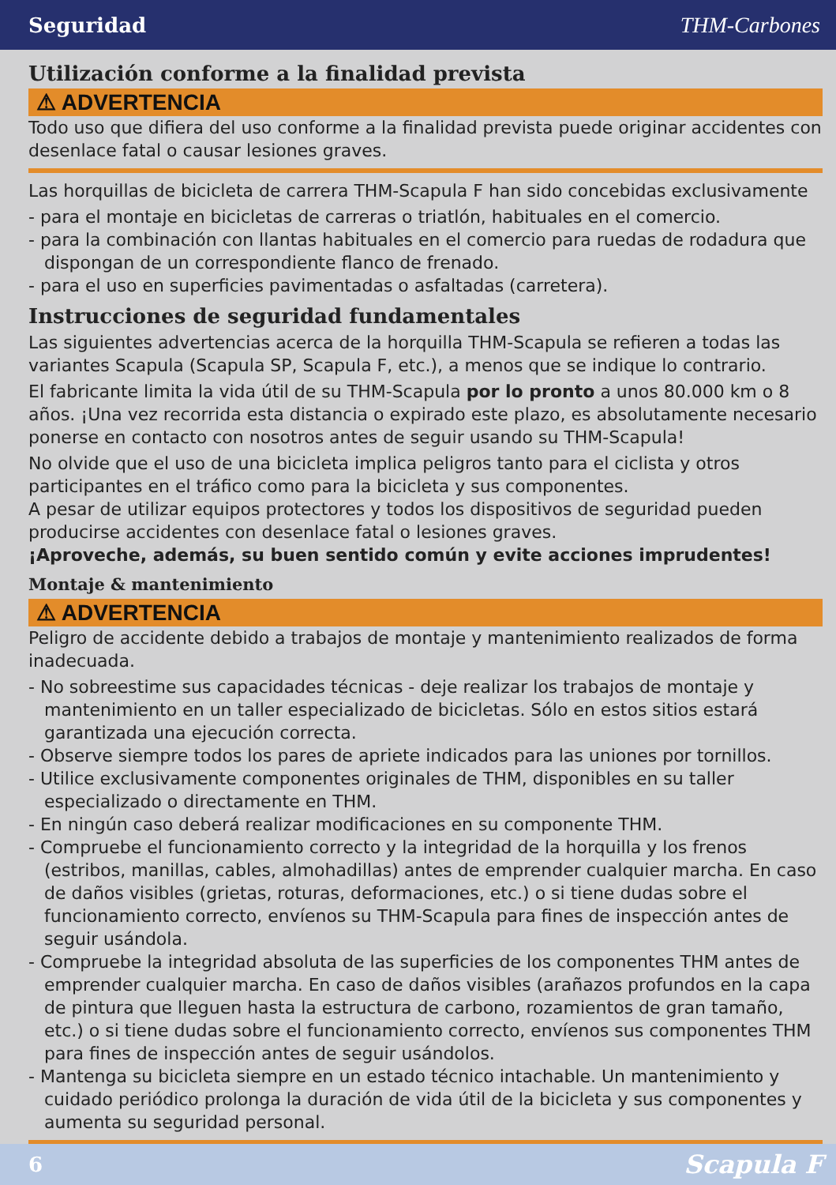Seguridad THM-Carbones
Utilización conforme a la finalidad prevista
⚠ ADVERTENCIA
Todo uso que difiera del uso conforme a la finalidad prevista puede originar accidentes con desenlace fatal o causar lesiones graves.
Las horquillas de bicicleta de carrera THM-Scapula F han sido concebidas exclusivamente
- para el montaje en bicicletas de carreras o triatlón, habituales en el comercio.
- para la combinación con llantas habituales en el comercio para ruedas de rodadura que dispongan de un correspondiente flanco de frenado.
- para el uso en superficies pavimentadas o asfaltadas (carretera).
Instrucciones de seguridad fundamentales
Las siguientes advertencias acerca de la horquilla THM-Scapula se refieren a todas las variantes Scapula (Scapula SP, Scapula F, etc.), a menos que se indique lo contrario.
El fabricante limita la vida útil de su THM-Scapula por lo pronto a unos 80.000 km o 8 años. ¡Una vez recorrida esta distancia o expirado este plazo, es absolutamente necesario ponerse en contacto con nosotros antes de seguir usando su THM-Scapula!
No olvide que el uso de una bicicleta implica peligros tanto para el ciclista y otros participantes en el tráfico como para la bicicleta y sus componentes.
A pesar de utilizar equipos protectores y todos los dispositivos de seguridad pueden producirse accidentes con desenlace fatal o lesiones graves.
¡Aproveche, además, su buen sentido común y evite acciones imprudentes!
Montaje & mantenimiento
⚠ ADVERTENCIA
Peligro de accidente debido a trabajos de montaje y mantenimiento realizados de forma inadecuada.
- No sobreestime sus capacidades técnicas - deje realizar los trabajos de montaje y mantenimiento en un taller especializado de bicicletas. Sólo en estos sitios estará garantizada una ejecución correcta.
- Observe siempre todos los pares de apriete indicados para las uniones por tornillos.
- Utilice exclusivamente componentes originales de THM, disponibles en su taller especializado o directamente en THM.
- En ningún caso deberá realizar modificaciones en su componente THM.
- Compruebe el funcionamiento correcto y la integridad de la horquilla y los frenos (estribos, manillas, cables, almohadillas) antes de emprender cualquier marcha. En caso de daños visibles (grietas, roturas, deformaciones, etc.) o si tiene dudas sobre el funcionamiento correcto, envíenos su THM-Scapula para fines de inspección antes de seguir usándola.
- Compruebe la integridad absoluta de las superficies de los componentes THM antes de emprender cualquier marcha. En caso de daños visibles (arañazos profundos en la capa de pintura que lleguen hasta la estructura de carbono, rozamientos de gran tamaño, etc.) o si tiene dudas sobre el funcionamiento correcto, envíenos sus componentes THM para fines de inspección antes de seguir usándolos.
- Mantenga su bicicleta siempre en un estado técnico intachable. Un mantenimiento y cuidado periódico prolonga la duración de vida útil de la bicicleta y sus componentes y aumenta su seguridad personal.
6 Scapula F